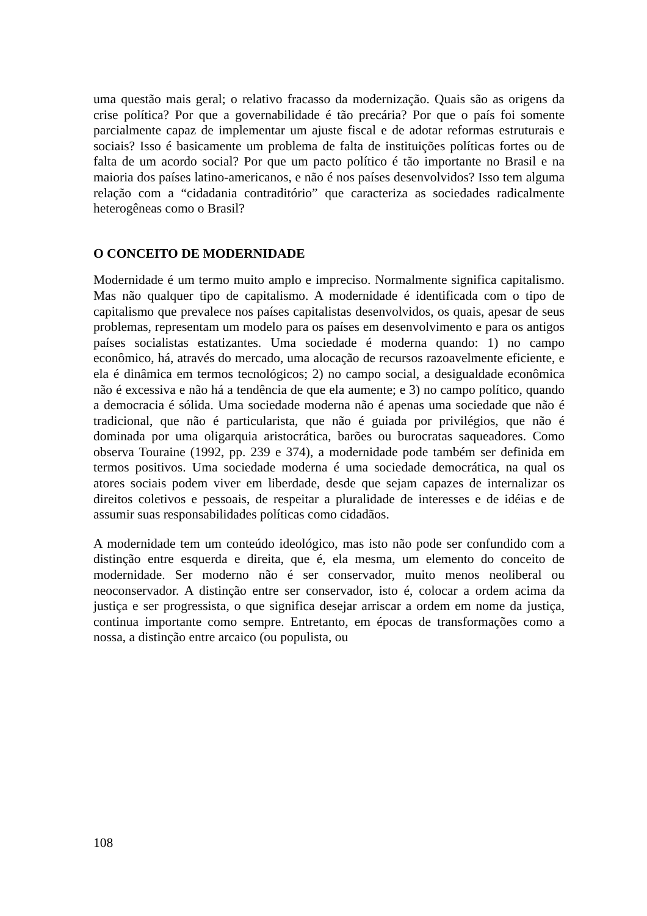uma questão mais geral; o relativo fracasso da modernização. Quais são as origens da crise política? Por que a governabilidade é tão precária? Por que o país foi somente parcialmente capaz de implementar um ajuste fiscal e de adotar reformas estruturais e sociais? Isso é basicamente um problema de falta de instituições políticas fortes ou de falta de um acordo social? Por que um pacto político é tão importante no Brasil e na maioria dos países latino-americanos, e não é nos países desenvolvidos? Isso tem alguma relação com a “cidadania contraditório” que caracteriza as sociedades radicalmente heterogêneas como o Brasil?
O CONCEITO DE MODERNIDADE
Modernidade é um termo muito amplo e impreciso. Normalmente significa capitalismo. Mas não qualquer tipo de capitalismo. A modernidade é identificada com o tipo de capitalismo que prevalece nos países capitalistas desenvolvidos, os quais, apesar de seus problemas, representam um modelo para os países em desenvolvimento e para os antigos países socialistas estatizantes. Uma sociedade é moderna quando: 1) no campo econômico, há, através do mercado, uma alocação de recursos razoavelmente eficiente, e ela é dinâmica em termos tecnológicos; 2) no campo social, a desigualdade econômica não é excessiva e não há a tendência de que ela aumente; e 3) no campo político, quando a democracia é sólida. Uma sociedade moderna não é apenas uma sociedade que não é tradicional, que não é particularista, que não é guiada por privilégios, que não é dominada por uma oligarquia aristocrática, barões ou burocratas saqueadores. Como observa Touraine (1992, pp. 239 e 374), a modernidade pode também ser definida em termos positivos. Uma sociedade moderna é uma sociedade democrática, na qual os atores sociais podem viver em liberdade, desde que sejam capazes de internalizar os direitos coletivos e pessoais, de respeitar a pluralidade de interesses e de idéias e de assumir suas responsabilidades políticas como cidadãos.
A modernidade tem um conteúdo ideológico, mas isto não pode ser confundido com a distinção entre esquerda e direita, que é, ela mesma, um elemento do conceito de modernidade. Ser moderno não é ser conservador, muito menos neoliberal ou neoconservador. A distinção entre ser conservador, isto é, colocar a ordem acima da justiça e ser progressista, o que significa desejar arriscar a ordem em nome da justiça, continua importante como sempre. Entretanto, em épocas de transformações como a nossa, a distinção entre arcaico (ou populista, ou
108